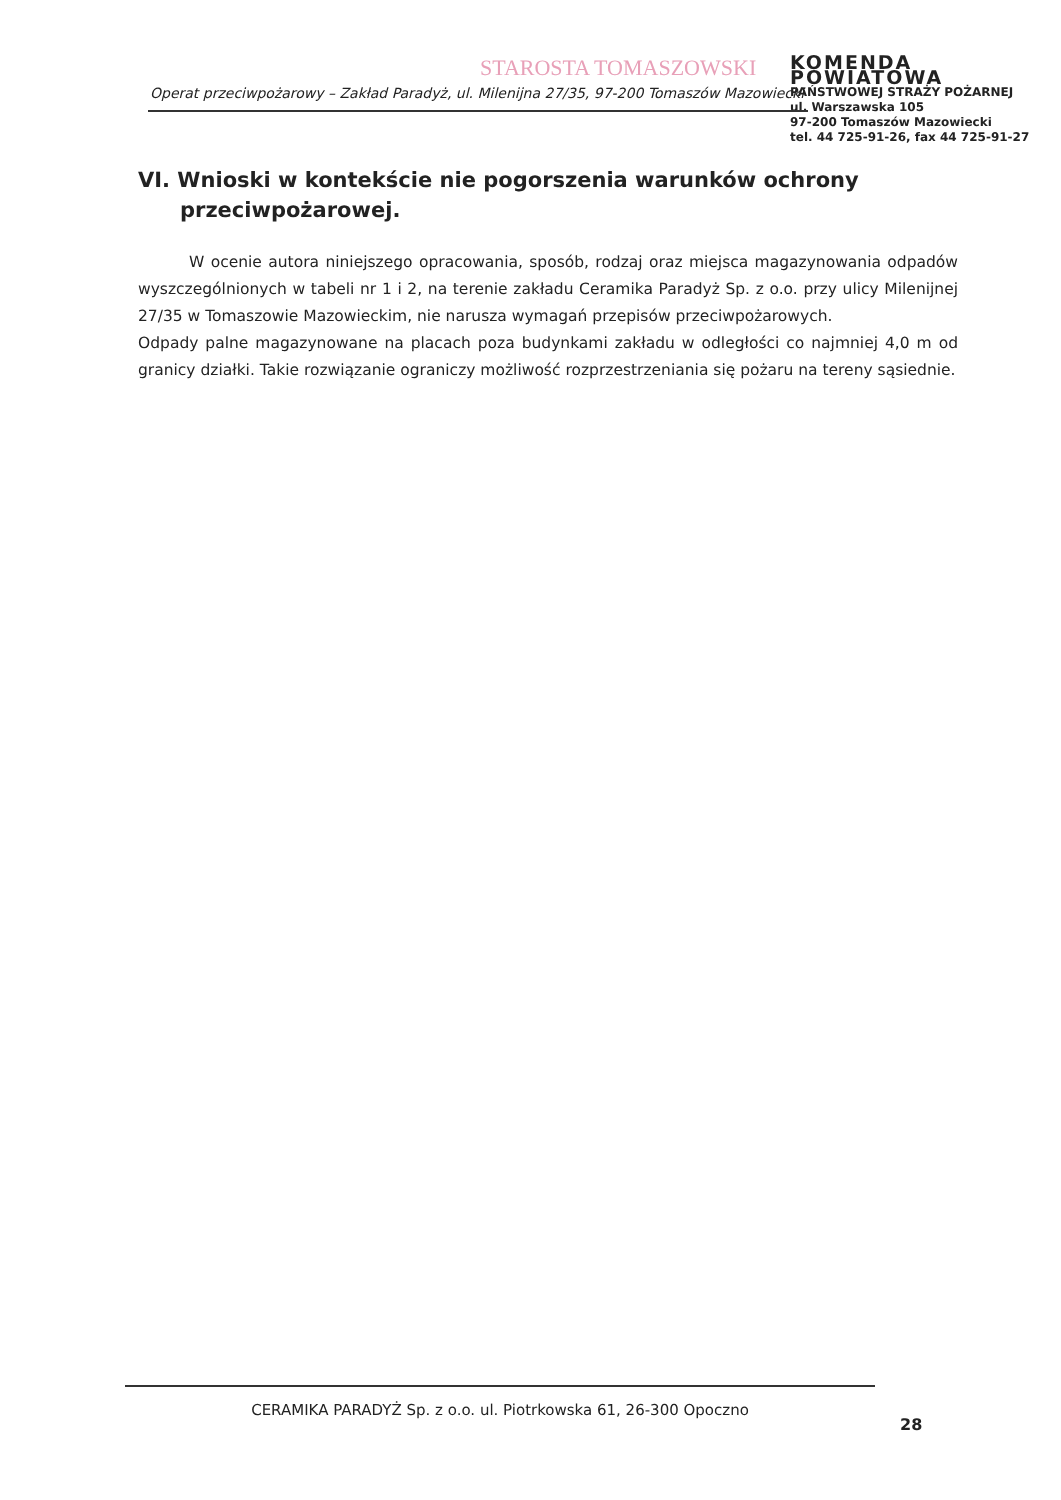STAROSTA TOMASZOWSKI
KOMENDA POWIATOWA
PAŃSTWOWEJ STRAŻY POŻARNEJ
ul. Warszawska 105
97-200 Tomaszów Mazowiecki
tel. 44 725-91-26, fax 44 725-91-27
Operat przeciwpożarowy – Zakład Paradyż, ul. Milenijna 27/35, 97-200 Tomaszów Mazowiecki
VI. Wnioski w kontekście nie pogorszenia warunków ochrony
przeciwpożarowej.
W ocenie autora niniejszego opracowania, sposób, rodzaj oraz miejsca magazynowania odpadów wyszczególnionych w tabeli nr 1 i 2, na terenie zakładu Ceramika Paradyż Sp. z o.o. przy ulicy Milenijnej 27/35 w Tomaszowie Mazowieckim, nie narusza wymagań przepisów przeciwpożarowych.
Odpady palne magazynowane na placach poza budynkami zakładu w odległości co najmniej 4,0 m od granicy działki. Takie rozwiązanie ograniczy możliwość rozprzestrzeniania się pożaru na tereny sąsiednie.
CERAMIKA PARADYŻ Sp. z o.o. ul. Piotrkowska 61, 26-300 Opoczno
28